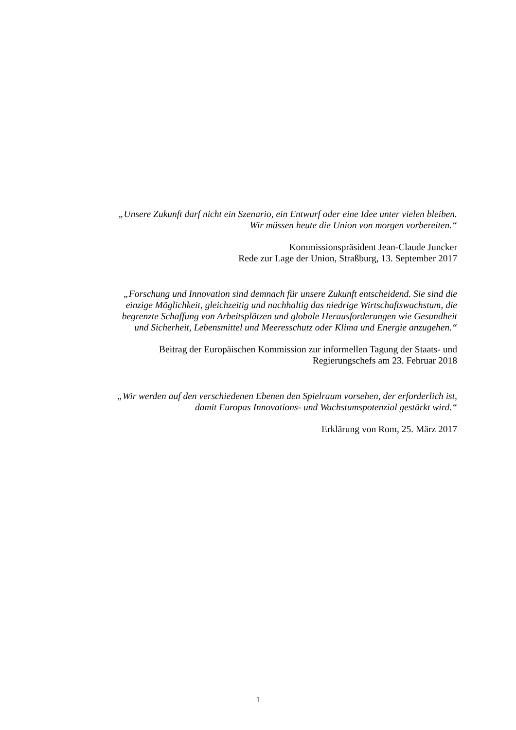„Unsere Zukunft darf nicht ein Szenario, ein Entwurf oder eine Idee unter vielen bleiben.
Wir müssen heute die Union von morgen vorbereiten.“
Kommissionspräsident Jean-Claude Juncker
Rede zur Lage der Union, Straßburg, 13. September 2017
„Forschung und Innovation sind demnach für unsere Zukunft entscheidend. Sie sind die
einzige Möglichkeit, gleichzeitig und nachhaltig das niedrige Wirtschaftswachstum, die
begrenzte Schaffung von Arbeitsplätzen und globale Herausforderungen wie Gesundheit
und Sicherheit, Lebensmittel und Meeresschutz oder Klima und Energie anzugehen.“
Beitrag der Europäischen Kommission zur informellen Tagung der Staats- und
Regierungschefs am 23. Februar 2018
„Wir werden auf den verschiedenen Ebenen den Spielraum vorsehen, der erforderlich ist,
damit Europas Innovations- und Wachstumspotenzial gestärkt wird.“
Erklärung von Rom, 25. März 2017
1